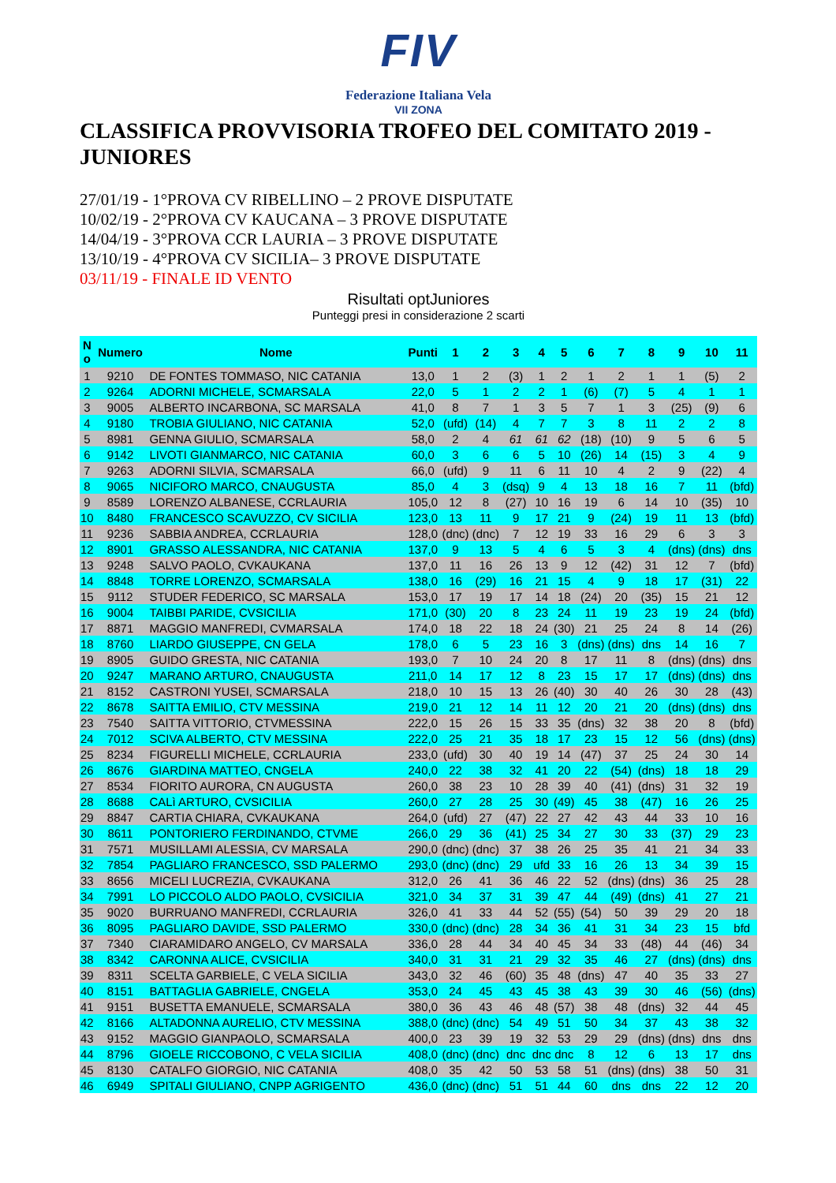FIV
Federazione Italiana Vela
VII ZONA
CLASSIFICA PROVVISORIA TROFEO DEL COMITATO 2019 - JUNIORES
27/01/19 - 1°PROVA CV RIBELLINO – 2 PROVE DISPUTATE
10/02/19 - 2°PROVA CV KAUCANA – 3 PROVE DISPUTATE
14/04/19 - 3°PROVA CCR LAURIA – 3 PROVE DISPUTATE
13/10/19 - 4°PROVA CV SICILIA– 3 PROVE DISPUTATE
03/11/19 - FINALE ID VENTO
Risultati optJuniores
Punteggi presi in considerazione 2 scarti
| N o | Numero | Nome | Punti | 1 | 2 | 3 | 4 | 5 | 6 | 7 | 8 | 9 | 10 | 11 |
| --- | --- | --- | --- | --- | --- | --- | --- | --- | --- | --- | --- | --- | --- | --- |
| 1 | 9210 | DE FONTES TOMMASO, NIC CATANIA | 13,0 | 1 | 2 | (3) | 1 | 2 | 1 | 2 | 1 | 1 | (5) | 2 |
| 2 | 9264 | ADORNI MICHELE, SCMARSALA | 22,0 | 5 | 1 | 2 | 2 | 1 | (6) | (7) | 5 | 4 | 1 | 1 |
| 3 | 9005 | ALBERTO INCARBONA, SC MARSALA | 41,0 | 8 | 7 | 1 | 3 | 5 | 7 | 1 | 3 | (25) | (9) | 6 |
| 4 | 9180 | TROBIA GIULIANO, NIC CATANIA | 52,0 | (ufd) | (14) | 4 | 7 | 7 | 3 | 8 | 11 | 2 | 2 | 8 |
| 5 | 8981 | GENNA GIULIO, SCMARSALA | 58,0 | 2 | 4 | 61 | 61 | 62 | (18) | (10) | 9 | 5 | 6 | 5 |
| 6 | 9142 | LIVOTI GIANMARCO, NIC CATANIA | 60,0 | 3 | 6 | 6 | 5 | 10 | (26) | 14 | (15) | 3 | 4 | 9 |
| 7 | 9263 | ADORNI SILVIA, SCMARSALA | 66,0 | (ufd) | 9 | 11 | 6 | 11 | 10 | 4 | 2 | 9 | (22) | 4 |
| 8 | 9065 | NICIFORO MARCO, CNAUGUSTA | 85,0 | 4 | 3 | (dsq) | 9 | 4 | 13 | 18 | 16 | 7 | 11 | (bfd) |
| 9 | 8589 | LORENZO ALBANESE, CCRLAURIA | 105,0 | 12 | 8 | (27) | 10 | 16 | 19 | 6 | 14 | 10 | (35) | 10 |
| 10 | 8480 | FRANCESCO SCAVUZZO, CV SICILIA | 123,0 | 13 | 11 | 9 | 17 | 21 | 9 | (24) | 19 | 11 | 13 | (bfd) |
| 11 | 9236 | SABBIA ANDREA, CCRLAURIA | 128,0 | (dnc) | (dnc) | 7 | 12 | 19 | 33 | 16 | 29 | 6 | 3 | 3 |
| 12 | 8901 | GRASSO ALESSANDRA, NIC CATANIA | 137,0 | 9 | 13 | 5 | 4 | 6 | 5 | 3 | 4 | (dns) | (dns) | dns |
| 13 | 9248 | SALVO PAOLO, CVKAUKANA | 137,0 | 11 | 16 | 26 | 13 | 9 | 12 | (42) | 31 | 12 | 7 | (bfd) |
| 14 | 8848 | TORRE LORENZO, SCMARSALA | 138,0 | 16 | (29) | 16 | 21 | 15 | 4 | 9 | 18 | 17 | (31) | 22 |
| 15 | 9112 | STUDER FEDERICO, SC MARSALA | 153,0 | 17 | 19 | 17 | 14 | 18 | (24) | 20 | (35) | 15 | 21 | 12 |
| 16 | 9004 | TAIBBI PARIDE, CVSICILIA | 171,0 | (30) | 20 | 8 | 23 | 24 | 11 | 19 | 23 | 19 | 24 | (bfd) |
| 17 | 8871 | MAGGIO MANFREDI, CVMARSALA | 174,0 | 18 | 22 | 18 | 24 | (30) | 21 | 25 | 24 | 8 | 14 | (26) |
| 18 | 8760 | LIARDO GIUSEPPE, CN GELA | 178,0 | 6 | 5 | 23 | 16 | 3 | (dns) | (dns) | dns | 14 | 16 | 7 |
| 19 | 8905 | GUIDO GRESTA, NIC CATANIA | 193,0 | 7 | 10 | 24 | 20 | 8 | 17 | 11 | 8 | (dns) | (dns) | dns |
| 20 | 9247 | MARANO ARTURO, CNAUGUSTA | 211,0 | 14 | 17 | 12 | 8 | 23 | 15 | 17 | 17 | (dns) | (dns) | dns |
| 21 | 8152 | CASTRONI YUSEI, SCMARSALA | 218,0 | 10 | 15 | 13 | 26 | (40) | 30 | 40 | 26 | 30 | 28 | (43) |
| 22 | 8678 | SAITTA EMILIO, CTV MESSINA | 219,0 | 21 | 12 | 14 | 11 | 12 | 20 | 21 | 20 | (dns) | (dns) | dns |
| 23 | 7540 | SAITTA VITTORIO, CTVMESSINA | 222,0 | 15 | 26 | 15 | 33 | 35 | (dns) | 32 | 38 | 20 | 8 | (bfd) |
| 24 | 7012 | SCIVA ALBERTO, CTV MESSINA | 222,0 | 25 | 21 | 35 | 18 | 17 | 23 | 15 | 12 | 56 | (dns) | (dns) |
| 25 | 8234 | FIGURELLI MICHELE, CCRLAURIA | 233,0 | (ufd) | 30 | 40 | 19 | 14 | (47) | 37 | 25 | 24 | 30 | 14 |
| 26 | 8676 | GIARDINA MATTEO, CNGELA | 240,0 | 22 | 38 | 32 | 41 | 20 | 22 | (54) | (dns) | 18 | 18 | 29 |
| 27 | 8534 | FIORITO AURORA, CN AUGUSTA | 260,0 | 38 | 23 | 10 | 28 | 39 | 40 | (41) | (dns) | 31 | 32 | 19 |
| 28 | 8688 | CALì ARTURO, CVSICILIA | 260,0 | 27 | 28 | 25 | 30 | (49) | 45 | 38 | (47) | 16 | 26 | 25 |
| 29 | 8847 | CARTIA CHIARA, CVKAUKANA | 264,0 | (ufd) | 27 | (47) | 22 | 27 | 42 | 43 | 44 | 33 | 10 | 16 |
| 30 | 8611 | PONTORIERO FERDINANDO, CTVME | 266,0 | 29 | 36 | (41) | 25 | 34 | 27 | 30 | 33 | (37) | 29 | 23 |
| 31 | 7571 | MUSILLAMI ALESSIA, CV MARSALA | 290,0 | (dnc) | (dnc) | 37 | 38 | 26 | 25 | 35 | 41 | 21 | 34 | 33 |
| 32 | 7854 | PAGLIARO FRANCESCO, SSD PALERMO | 293,0 | (dnc) | (dnc) | 29 | ufd | 33 | 16 | 26 | 13 | 34 | 39 | 15 |
| 33 | 8656 | MICELI LUCREZIA, CVKAUKANA | 312,0 | 26 | 41 | 36 | 46 | 22 | 52 | (dns) | (dns) | 36 | 25 | 28 |
| 34 | 7991 | LO PICCOLO ALDO PAOLO, CVSICILIA | 321,0 | 34 | 37 | 31 | 39 | 47 | 44 | (49) | (dns) | 41 | 27 | 21 |
| 35 | 9020 | BURRUANO MANFREDI, CCRLAURIA | 326,0 | 41 | 33 | 44 | 52 | (55) | (54) | 50 | 39 | 29 | 20 | 18 |
| 36 | 8095 | PAGLIARO DAVIDE, SSD PALERMO | 330,0 | (dnc) | (dnc) | 28 | 34 | 36 | 41 | 31 | 34 | 23 | 15 | bfd |
| 37 | 7340 | CIARAMIDARO ANGELO, CV MARSALA | 336,0 | 28 | 44 | 34 | 40 | 45 | 34 | 33 | (48) | 44 | (46) | 34 |
| 38 | 8342 | CARONNA ALICE, CVSICILIA | 340,0 | 31 | 31 | 21 | 29 | 32 | 35 | 46 | 27 | (dns) | (dns) | dns |
| 39 | 8311 | SCELTA GARBIELE, C VELA SICILIA | 343,0 | 32 | 46 | (60) | 35 | 48 | (dns) | 47 | 40 | 35 | 33 | 27 |
| 40 | 8151 | BATTAGLIA GABRIELE, CNGELA | 353,0 | 24 | 45 | 43 | 45 | 38 | 43 | 39 | 30 | 46 | (56) | (dns) |
| 41 | 9151 | BUSETTA EMANUELE, SCMARSALA | 380,0 | 36 | 43 | 46 | 48 | (57) | 38 | 48 | (dns) | 32 | 44 | 45 |
| 42 | 8166 | ALTADONNA AURELIO, CTV MESSINA | 388,0 | (dnc) | (dnc) | 54 | 49 | 51 | 50 | 34 | 37 | 43 | 38 | 32 |
| 43 | 9152 | MAGGIO GIANPAOLO, SCMARSALA | 400,0 | 23 | 39 | 19 | 32 | 53 | 29 | 29 | (dns) | (dns) | dns | dns |
| 44 | 8796 | GIOELE RICCOBONO, C VELA SICILIA | 408,0 | (dnc) | (dnc) | dnc | dnc | dnc | 8 | 12 | 6 | 13 | 17 | dns |
| 45 | 8130 | CATALFO GIORGIO, NIC CATANIA | 408,0 | 35 | 42 | 50 | 53 | 58 | 51 | (dns) | (dns) | 38 | 50 | 31 |
| 46 | 6949 | SPITALI GIULIANO, CNPP AGRIGENTO | 436,0 | (dnc) | (dnc) | 51 | 51 | 44 | 60 | dns | dns | 22 | 12 | 20 |